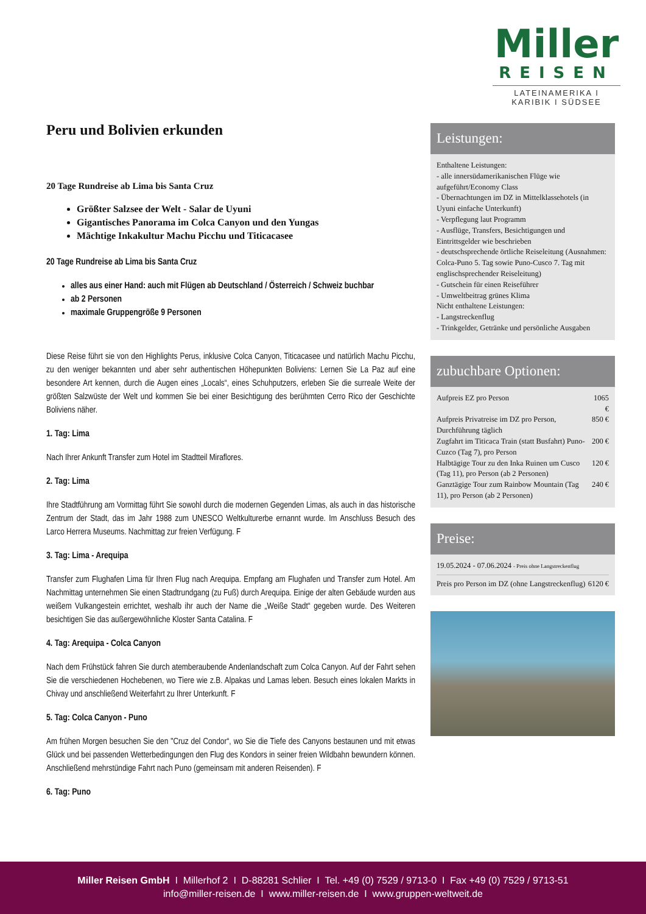Miller
REISEN
LATEINAMERIKA I KARIBIK I SÜDSEE
Peru und Bolivien erkunden
20 Tage Rundreise ab Lima bis Santa Cruz
Größter Salzsee der Welt - Salar de Uyuni
Gigantisches Panorama im Colca Canyon und den Yungas
Mächtige Inkakultur Machu Picchu und Titicacasee
20 Tage Rundreise ab Lima bis Santa Cruz
alles aus einer Hand: auch mit Flügen ab Deutschland / Österreich / Schweiz buchbar
ab 2 Personen
maximale Gruppengröße 9 Personen
Diese Reise führt sie von den Highlights Perus, inklusive Colca Canyon, Titicacasee und natürlich Machu Picchu, zu den weniger bekannten und aber sehr authentischen Höhepunkten Boliviens: Lernen Sie La Paz auf eine besondere Art kennen, durch die Augen eines „Locals“, eines Schuhputzers, erleben Sie die surreale Weite der größten Salzwüste der Welt und kommen Sie bei einer Besichtigung des berühmten Cerro Rico der Geschichte Boliviens näher.
1. Tag: Lima
Nach Ihrer Ankunft Transfer zum Hotel im Stadtteil Miraflores.
2. Tag: Lima
Ihre Stadtführung am Vormittag führt Sie sowohl durch die modernen Gegenden Limas, als auch in das historische Zentrum der Stadt, das im Jahr 1988 zum UNESCO Weltkulturerbe ernannt wurde. Im Anschluss Besuch des Larco Herrera Museums. Nachmittag zur freien Verfügung. F
3. Tag: Lima - Arequipa
Transfer zum Flughafen Lima für Ihren Flug nach Arequipa. Empfang am Flughafen und Transfer zum Hotel. Am Nachmittag unternehmen Sie einen Stadtrundgang (zu Fuß) durch Arequipa. Einige der alten Gebäude wurden aus weißem Vulkangestein errichtet, weshalb ihr auch der Name die „Weiße Stadt“ gegeben wurde. Des Weiteren besichtigen Sie das außergewöhnliche Kloster Santa Catalina. F
4. Tag: Arequipa - Colca Canyon
Nach dem Frühstück fahren Sie durch atemberaubende Andenlandschaft zum Colca Canyon. Auf der Fahrt sehen Sie die verschiedenen Hochebenen, wo Tiere wie z.B. Alpakas und Lamas leben. Besuch eines lokalen Markts in Chivay und anschließend Weiterfahrt zu Ihrer Unterkunft. F
5. Tag: Colca Canyon - Puno
Am frühen Morgen besuchen Sie den "Cruz del Condor“, wo Sie die Tiefe des Canyons bestaunen und mit etwas Glück und bei passenden Wetterbedingungen den Flug des Kondors in seiner freien Wildbahn bewundern können. Anschließend mehrstündige Fahrt nach Puno (gemeinsam mit anderen Reisenden). F
6. Tag: Puno
Leistungen:
Enthaltene Leistungen:
- alle innersüdamerikanischen Flüge wie aufgeführt/Economy Class
- Übernachtungen im DZ in Mittelklassehotels (in Uyuni einfache Unterkunft)
- Verpflegung laut Programm
- Ausflüge, Transfers, Besichtigungen und Eintrittsgelder wie beschrieben
- deutschsprechende örtliche Reiseleitung (Ausnahmen: Colca-Puno 5. Tag sowie Puno-Cusco 7. Tag mit englischsprechender Reiseleitung)
- Gutschein für einen Reiseführer
- Umweltbeitrag grünes Klima
Nicht enthaltene Leistungen:
- Langstreckenflug
- Trinkgelder, Getränke und persönliche Ausgaben
zubuchbare Optionen:
| Aufpreis EZ pro Person | 1065 € |
| Aufpreis Privatreise im DZ pro Person, Durchführung täglich | 850 € |
| Zugfahrt im Titicaca Train (statt Busfahrt) Puno-Cuzco (Tag 7), pro Person | 200 € |
| Halbtägige Tour zu den Inka Ruinen um Cusco (Tag 11), pro Person (ab 2 Personen) | 120 € |
| Ganztägige Tour zum Rainbow Mountain (Tag 11), pro Person (ab 2 Personen) | 240 € |
Preise:
19.05.2024 - 07.06.2024 - Preis ohne Langstreckenflug
| Preis pro Person im DZ (ohne Langstreckenflug) | 6120 € |
Miller Reisen GmbH I Millerhof 2 I D-88281 Schlier I Tel. +49 (0) 7529 / 9713-0 I Fax +49 (0) 7529 / 9713-51
info@miller-reisen.de I www.miller-reisen.de I www.gruppen-weltweit.de